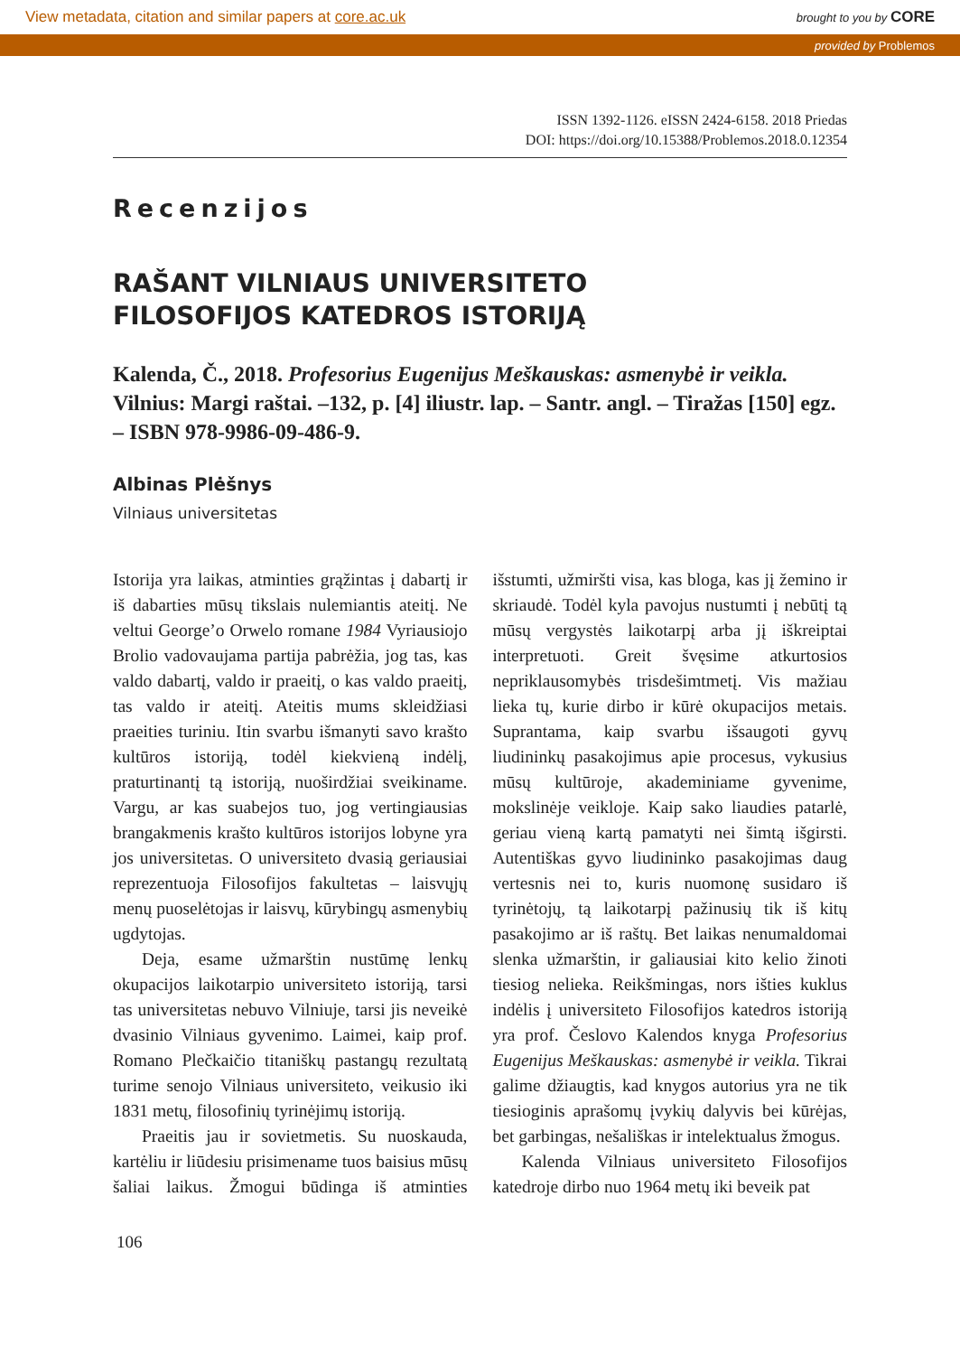View metadata, citation and similar papers at core.ac.uk brought to you by CORE
provided by Problemos
ISSN 1392-1126. eISSN 2424-6158. 2018 Priedas
DOI: https://doi.org/10.15388/Problemos.2018.0.12354
Recenzijos
RAŠANT VILNIAUS UNIVERSITETO
FILOSOFIJOS KATEDROS ISTORIJĄ
Kalenda, Č., 2018. Profesorius Eugenijus Meškauskas: asmenybė ir veikla. Vilnius: Margi raštai. –132, p. [4] iliustr. lap. – Santr. angl. – Tiražas [150] egz. – ISBN 978-9986-09-486-9.
Albinas Plėšnys
Vilniaus universitetas
Istorija yra laikas, atminties grąžintas į dabartį ir iš dabarties mūsų tikslais nulemiantis ateitį. Ne veltui George’o Orwelo romane 1984 Vyriausiojo Brolio vadovaujama partija pabrėžia, jog tas, kas valdo dabartį, valdo ir praeitį, o kas valdo praeitį, tas valdo ir ateitį. Ateitis mums skleidžiasi praeities turiniu. Itin svarbu išmanyti savo krašto kultūros istoriją, todėl kiekvieną indėlį, praturtinantį tą istoriją, nuoširdžiai sveikiname. Vargu, ar kas suabejos tuo, jog vertingiausias brangakmenis krašto kultūros istorijos lobyne yra jos universitetas. O universiteto dvasią geriausiai reprezentuoja Filosofijos fakultetas – laisvųjų menų puoselėtojas ir laisvų, kūrybingų asmenybių ugdytojas.
Deja, esame užmarštin nustūmę lenkų okupacijos laikotarpio universiteto istoriją, tarsi tas universitetas nebuvo Vilniuje, tarsi jis neveikė dvasinio Vilniaus gyvenimo. Laimei, kaip prof. Romano Plečkaičio titaniškų pastangų rezultatą turime senojo Vilniaus universiteto, veikusio iki 1831 metų, filosofinių tyrinėjimų istoriją.
Praeitis jau ir sovietmetis. Su nuoskauda, kartėliu ir liūdesiu prisimename tuos baisius mūsų šaliai laikus. Žmogui būdinga iš atminties išstumti, užmiršti visa, kas bloga, kas jį žemino ir skriaudė. Todėl kyla pavojus nustumti į nebūtį tą mūsų vergystės laikotarpį arba jį iškreiptai interpretuoti. Greit švęsime atkurtosios nepriklausomybės trisdešimtmetį. Vis mažiau lieka tų, kurie dirbo ir kūrė okupacijos metais. Suprantama, kaip svarbu išsaugoti gyvų liudininkų pasakojimus apie procesus, vykusius mūsų kultūroje, akademiniame gyvenime, mokslinėje veikloje. Kaip sako liaudies patarlė, geriau vieną kartą pamatyti nei šimtą išgirsti. Autentiškas gyvo liudininko pasakojimas daug vertesnis nei to, kuris nuomonę susidaro iš tyrinėtojų, tą laikotarpį pažinusių tik iš kitų pasakojimo ar iš raštų. Bet laikas nenumaldomai slenka užmarštin, ir galiausiai kito kelio žinoti tiesiog nelieka. Reikšmingas, nors išties kuklus indėlis į universiteto Filosofijos katedros istoriją yra prof. Česlovo Kalendos knyga Profesorius Eugenijus Meškauskas: asmenybė ir veikla. Tikrai galime džiaugtis, kad knygos autorius yra ne tik tiesioginis aprašomų įvykių dalyvis bei kūrėjas, bet garbingas, nešališkas ir intelektualus žmogus.
Kalenda Vilniaus universiteto Filosofijos katedroje dirbo nuo 1964 metų iki beveik pat
106